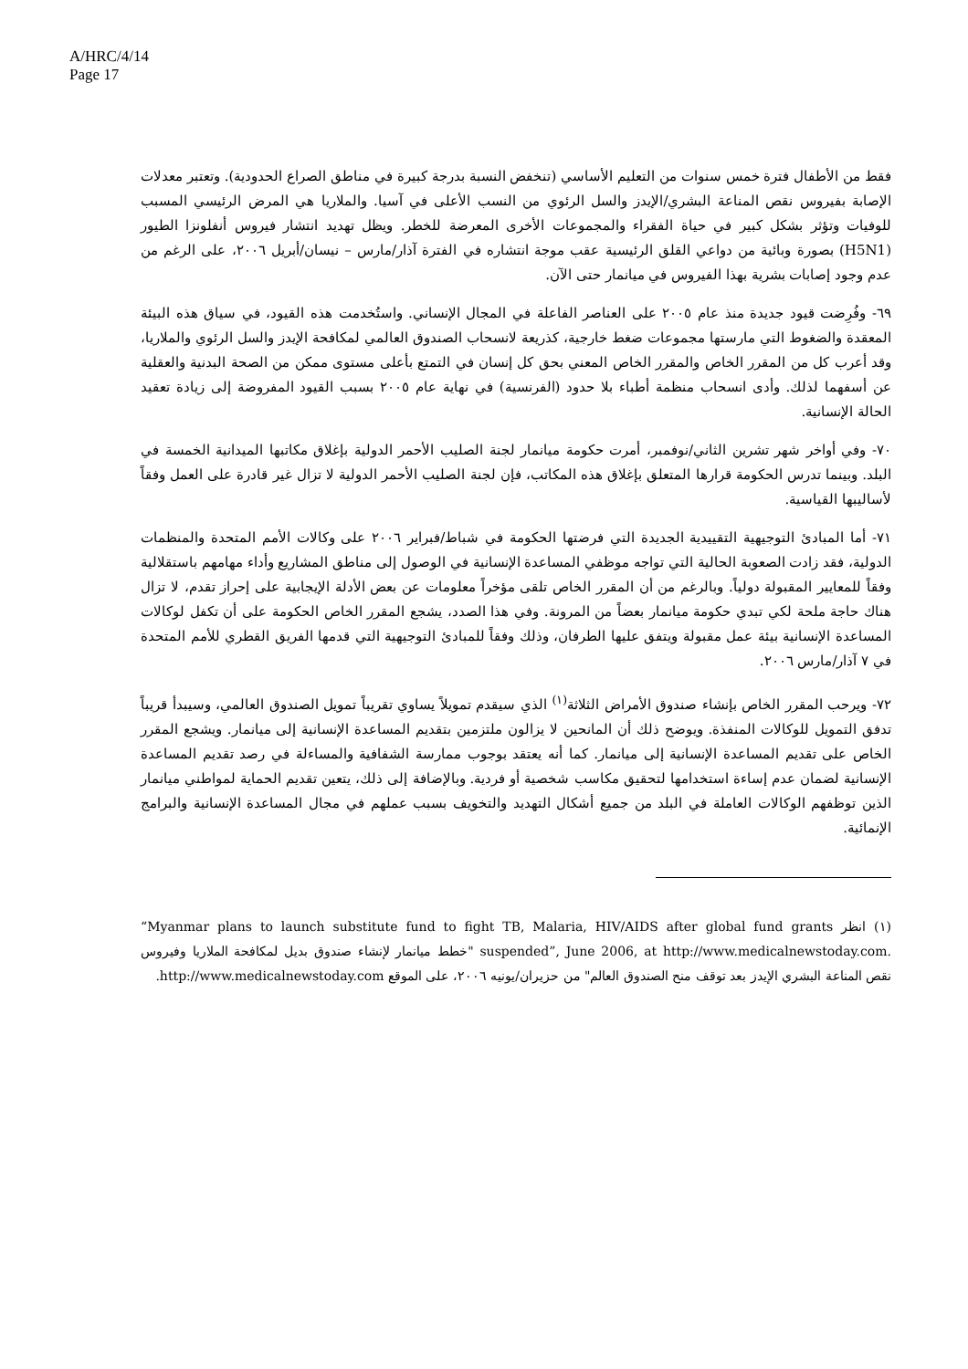A/HRC/4/14
Page 17
فقط من الأطفال فترة خمس سنوات من التعليم الأساسي (تنخفض النسبة بدرجة كبيرة في مناطق الصراع الحدودية). وتعتبر معدلات الإصابة بفيروس نقص المناعة البشري/الإيدز والسل الرئوي من النسب الأعلى في آسيا. والملاريا هي المرض الرئيسي المسبب للوفيات وتؤثر بشكل كبير في حياة الفقراء والمجموعات الأخرى المعرضة للخطر. ويظل تهديد انتشار فيروس أنفلونزا الطيور (H5N1) بصورة وبائية من دواعي القلق الرئيسية عقب موجة انتشاره في الفترة آذار/مارس – نيسان/أبريل ٢٠٠٦، على الرغم من عدم وجود إصابات بشرية بهذا الفيروس في ميانمار حتى الآن.
٦٩- وفُرِضت قيود جديدة منذ عام ٢٠٠٥ على العناصر الفاعلة في المجال الإنساني. واستُخدمت هذه القيود، في سياق هذه البيئة المعقدة والضغوط التي مارستها مجموعات ضغط خارجية، كذريعة لانسحاب الصندوق العالمي لمكافحة الإيدز والسل الرئوي والملاريا، وقد أعرب كل من المقرر الخاص والمقرر الخاص المعني بحق كل إنسان في التمتع بأعلى مستوى ممكن من الصحة البدنية والعقلية عن أسفهما لذلك. وأدى انسحاب منظمة أطباء بلا حدود (الفرنسية) في نهاية عام ٢٠٠٥ بسبب القيود المفروضة إلى زيادة تعقيد الحالة الإنسانية.
٧٠- وفي أواخر شهر تشرين الثاني/نوفمبر، أمرت حكومة ميانمار لجنة الصليب الأحمر الدولية بإغلاق مكاتبها الميدانية الخمسة في البلد. وبينما تدرس الحكومة قرارها المتعلق بإغلاق هذه المكاتب، فإن لجنة الصليب الأحمر الدولية لا تزال غير قادرة على العمل وفقاً لأساليبها القياسية.
٧١- أما المبادئ التوجيهية التقييدية الجديدة التي فرضتها الحكومة في شباط/فبراير ٢٠٠٦ على وكالات الأمم المتحدة والمنظمات الدولية، فقد زادت الصعوبة الحالية التي تواجه موظفي المساعدة الإنسانية في الوصول إلى مناطق المشاريع وأداء مهامهم باستقلالية وفقاً للمعايير المقبولة دولياً. وبالرغم من أن المقرر الخاص تلقى مؤخراً معلومات عن بعض الأدلة الإيجابية على إحراز تقدم، لا تزال هناك حاجة ملحة لكي تبدي حكومة ميانمار بعضاً من المرونة. وفي هذا الصدد، يشجع المقرر الخاص الحكومة على أن تكفل لوكالات المساعدة الإنسانية بيئة عمل مقبولة ويتفق عليها الطرفان، وذلك وفقاً للمبادئ التوجيهية التي قدمها الفريق القطري للأمم المتحدة في ٧ آذار/مارس ٢٠٠٦.
٧٢- ويرحب المقرر الخاص بإنشاء صندوق الأمراض الثلاثة<sup>(١)</sup> الذي سيقدم تمويلاً يساوي تقريباً تمويل الصندوق العالمي، وسيبدأ قريباً تدفق التمويل للوكالات المنفذة. ويوضح ذلك أن المانحين لا يزالون ملتزمين بتقديم المساعدة الإنسانية إلى ميانمار. ويشجع المقرر الخاص على تقديم المساعدة الإنسانية إلى ميانمار. كما أنه يعتقد بوجوب ممارسة الشفافية والمساءلة في رصد تقديم المساعدة الإنسانية لضمان عدم إساءة استخدامها لتحقيق مكاسب شخصية أو فردية. وبالإضافة إلى ذلك، يتعين تقديم الحماية لمواطني ميانمار الذين توظفهم الوكالات العاملة في البلد من جميع أشكال التهديد والتخويف بسبب عملهم في مجال المساعدة الإنسانية والبرامج الإنمائية.
(١) انظر “Myanmar plans to launch substitute fund to fight TB, Malaria, HIV/AIDS after global fund grants suspended”, June 2006, at http://www.medicalnewstoday.com. "خطط ميانمار لإنشاء صندوق بديل لمكافحة الملاريا وفيروس نقص المناعة البشري الإيدز بعد توقف منح الصندوق العالم" من حزيران/يونيه ٢٠٠٦، على الموقع http://www.medicalnewstoday.com.